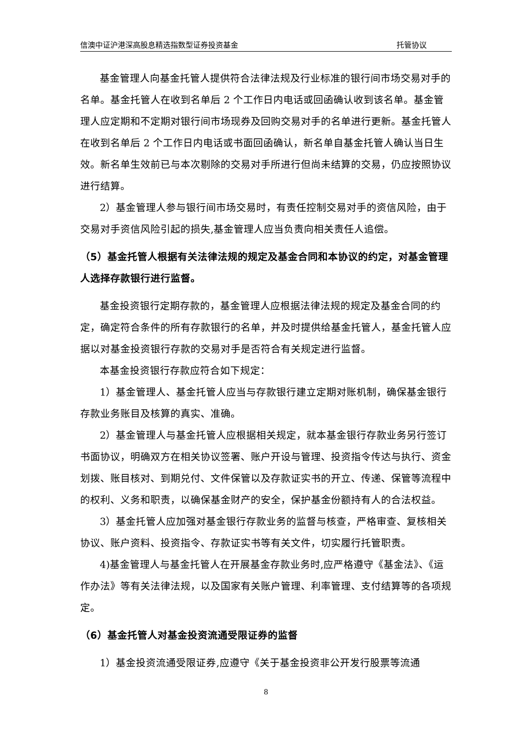信澳中证沪港深高股息精选指数型证券投资基金 托管协议
基金管理人向基金托管人提供符合法律法规及行业标准的银行间市场交易对手的名单。基金托管人在收到名单后 2 个工作日内电话或回函确认收到该名单。基金管理人应定期和不定期对银行间市场现券及回购交易对手的名单进行更新。基金托管人在收到名单后 2 个工作日内电话或书面回函确认，新名单自基金托管人确认当日生效。新名单生效前已与本次剔除的交易对手所进行但尚未结算的交易，仍应按照协议进行结算。
2）基金管理人参与银行间市场交易时，有责任控制交易对手的资信风险，由于交易对手资信风险引起的损失,基金管理人应当负责向相关责任人追偿。
（5）基金托管人根据有关法律法规的规定及基金合同和本协议的约定，对基金管理人选择存款银行进行监督。
基金投资银行定期存款的，基金管理人应根据法律法规的规定及基金合同的约定，确定符合条件的所有存款银行的名单，并及时提供给基金托管人，基金托管人应据以对基金投资银行存款的交易对手是否符合有关规定进行监督。
本基金投资银行存款应符合如下规定：
1）基金管理人、基金托管人应当与存款银行建立定期对账机制，确保基金银行存款业务账目及核算的真实、准确。
2）基金管理人与基金托管人应根据相关规定，就本基金银行存款业务另行签订书面协议，明确双方在相关协议签署、账户开设与管理、投资指令传达与执行、资金划拨、账目核对、到期兑付、文件保管以及存款证实书的开立、传递、保管等流程中的权利、义务和职责，以确保基金财产的安全，保护基金份额持有人的合法权益。
3）基金托管人应加强对基金银行存款业务的监督与核查，严格审查、复核相关协议、账户资料、投资指令、存款证实书等有关文件，切实履行托管职责。
4)基金管理人与基金托管人在开展基金存款业务时,应严格遵守《基金法》、《运作办法》等有关法律法规，以及国家有关账户管理、利率管理、支付结算等的各项规定。
（6）基金托管人对基金投资流通受限证券的监督
1）基金投资流通受限证券,应遵守《关于基金投资非公开发行股票等流通
8